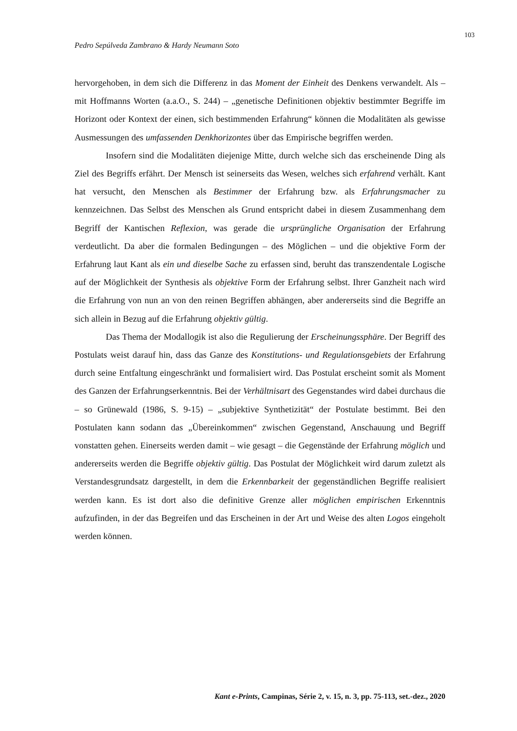103
Pedro Sepúlveda Zambrano & Hardy Neumann Soto
hervorgehoben, in dem sich die Differenz in das Moment der Einheit des Denkens verwandelt. Als – mit Hoffmanns Worten (a.a.O., S. 244) – „genetische Definitionen objektiv bestimmter Begriffe im Horizont oder Kontext der einen, sich bestimmenden Erfahrung“ können die Modalitäten als gewisse Ausmessungen des umfassenden Denkhorizontes über das Empirische begriffen werden.
Insofern sind die Modalitäten diejenige Mitte, durch welche sich das erscheinende Ding als Ziel des Begriffs erfährt. Der Mensch ist seinerseits das Wesen, welches sich erfahrend verhält. Kant hat versucht, den Menschen als Bestimmer der Erfahrung bzw. als Erfahrungsmacher zu kennzeichnen. Das Selbst des Menschen als Grund entspricht dabei in diesem Zusammenhang dem Begriff der Kantischen Reflexion, was gerade die ursprüngliche Organisation der Erfahrung verdeutlicht. Da aber die formalen Bedingungen – des Möglichen – und die objektive Form der Erfahrung laut Kant als ein und dieselbe Sache zu erfassen sind, beruht das transzendentale Logische auf der Möglichkeit der Synthesis als objektive Form der Erfahrung selbst. Ihrer Ganzheit nach wird die Erfahrung von nun an von den reinen Begriffen abhängen, aber andererseits sind die Begriffe an sich allein in Bezug auf die Erfahrung objektiv gültig.
Das Thema der Modallogik ist also die Regulierung der Erscheinungssphäre. Der Begriff des Postulats weist darauf hin, dass das Ganze des Konstitutions- und Regulationsgebiets der Erfahrung durch seine Entfaltung eingeschränkt und formalisiert wird. Das Postulat erscheint somit als Moment des Ganzen der Erfahrungserkenntnis. Bei der Verhältnisart des Gegenstandes wird dabei durchaus die – so Grünewald (1986, S. 9-15) – „subjektive Synthetizität“ der Postulate bestimmt. Bei den Postulaten kann sodann das „Übereinkommen“ zwischen Gegenstand, Anschauung und Begriff vonstatten gehen. Einerseits werden damit – wie gesagt – die Gegenstände der Erfahrung möglich und andererseits werden die Begriffe objektiv gültig. Das Postulat der Möglichkeit wird darum zuletzt als Verstandesgrundsatz dargestellt, in dem die Erkennbarkeit der gegenständlichen Begriffe realisiert werden kann. Es ist dort also die definitive Grenze aller möglichen empirischen Erkenntnis aufzufinden, in der das Begreifen und das Erscheinen in der Art und Weise des alten Logos eingeholt werden können.
Kant e-Prints, Campinas, Série 2, v. 15, n. 3, pp. 75-113, set.-dez., 2020